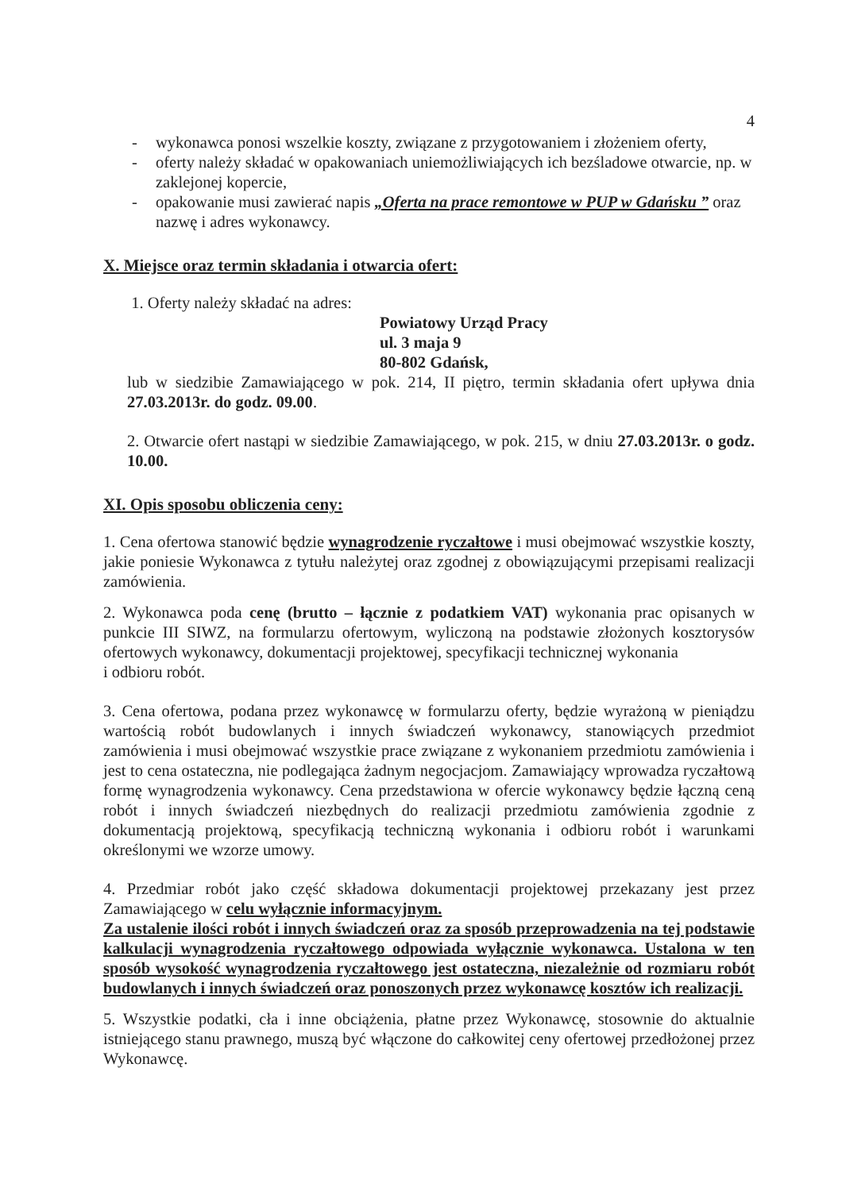4
- wykonawca ponosi wszelkie koszty, związane z przygotowaniem i złożeniem oferty,
- oferty należy składać w opakowaniach uniemożliwiających ich bezśladowe otwarcie, np. w zaklejonej kopercie,
- opakowanie musi zawierać napis „Oferta na prace remontowe w PUP w Gdańsku ” oraz nazwę i adres wykonawcy.
X. Miejsce oraz termin składania i otwarcia ofert:
1. Oferty należy składać na adres:
Powiatowy Urząd Pracy
ul. 3 maja 9
80-802 Gdańsk,
lub w siedzibie Zamawiającego w pok. 214, II piętro, termin składania ofert upływa dnia 27.03.2013r. do godz. 09.00.
2. Otwarcie ofert nastąpi w siedzibie Zamawiającego, w pok. 215, w dniu 27.03.2013r. o godz. 10.00.
XI. Opis sposobu obliczenia ceny:
1. Cena ofertowa stanowić będzie wynagrodzenie ryczałtowe i musi obejmować wszystkie koszty, jakie poniesie Wykonawca z tytułu należytej oraz zgodnej z obowiązującymi przepisami realizacji zamówienia.
2. Wykonawca poda cenę (brutto – łącznie z podatkiem VAT) wykonania prac opisanych w punkcie III SIWZ, na formularzu ofertowym, wyliczoną na podstawie złożonych kosztorysów ofertowych wykonawcy, dokumentacji projektowej, specyfikacji technicznej wykonania
i odbioru robót.
3. Cena ofertowa, podana przez wykonawcę w formularzu oferty, będzie wyrażoną w pieniądzu wartością robót budowlanych i innych świadczeń wykonawcy, stanowiących przedmiot zamówienia i musi obejmować wszystkie prace związane z wykonaniem przedmiotu zamówienia i jest to cena ostateczna, nie podlegająca żadnym negocjacjom. Zamawiający wprowadza ryczałtową formę wynagrodzenia wykonawcy. Cena przedstawiona w ofercie wykonawcy będzie łączną ceną robót i innych świadczeń niezbędnych do realizacji przedmiotu zamówienia zgodnie z dokumentacją projektową, specyfikacją techniczną wykonania i odbioru robót i warunkami określonymi we wzorze umowy.
4. Przedmiar robót jako część składowa dokumentacji projektowej przekazany jest przez Zamawiającego w celu wyłącznie informacyjnym.
Za ustalenie ilości robót i innych świadczeń oraz za sposób przeprowadzenia na tej podstawie kalkulacji wynagrodzenia ryczałtowego odpowiada wyłącznie wykonawca. Ustalona w ten sposób wysokość wynagrodzenia ryczałtowego jest ostateczna, niezależnie od rozmiaru robót budowlanych i innych świadczeń oraz ponoszonych przez wykonawcę kosztów ich realizacji.
5. Wszystkie podatki, cła i inne obciążenia, płatne przez Wykonawcę, stosownie do aktualnie istniejącego stanu prawnego, muszą być włączone do całkowitej ceny ofertowej przedłożonej przez Wykonawcę.